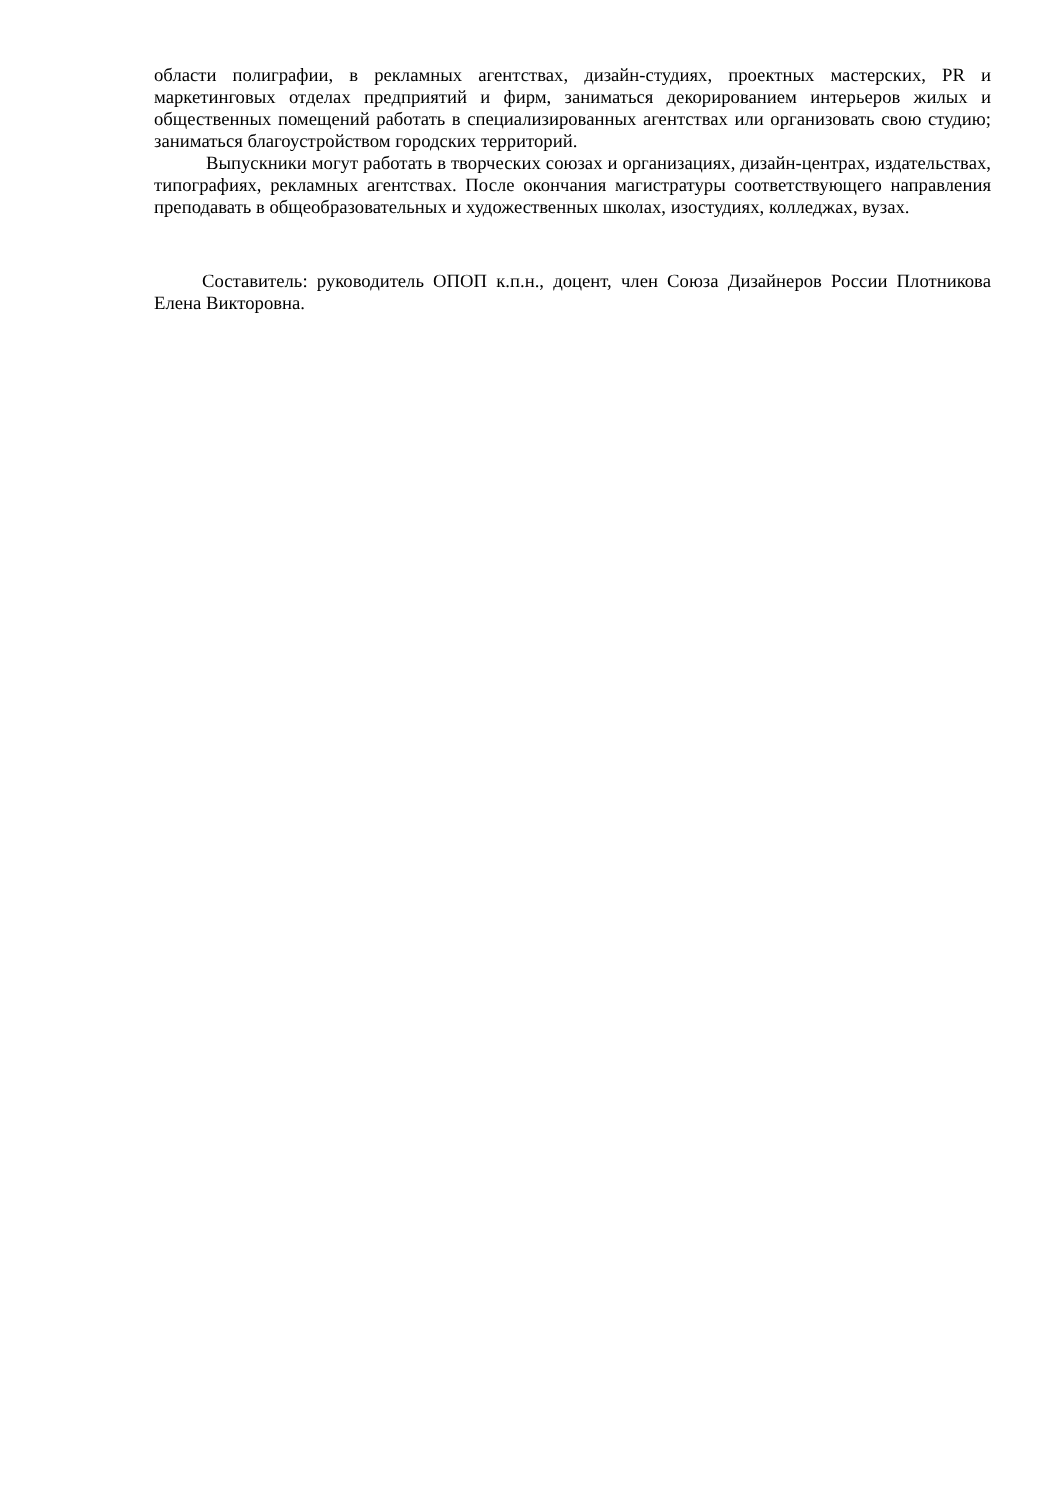области полиграфии, в рекламных агентствах, дизайн-студиях, проектных мастерских, PR и маркетинговых отделах предприятий и фирм, заниматься декорированием интерьеров жилых и общественных помещений работать в специализированных агентствах или организовать свою студию; заниматься благоустройством городских территорий.
Выпускники могут работать в творческих союзах и организациях, дизайн-центрах, издательствах, типографиях, рекламных агентствах. После окончания магистратуры соответствующего направления преподавать в общеобразовательных и художественных школах, изостудиях, колледжах, вузах.
Составитель: руководитель ОПОП к.п.н., доцент, член Союза Дизайнеров России Плотникова Елена Викторовна.